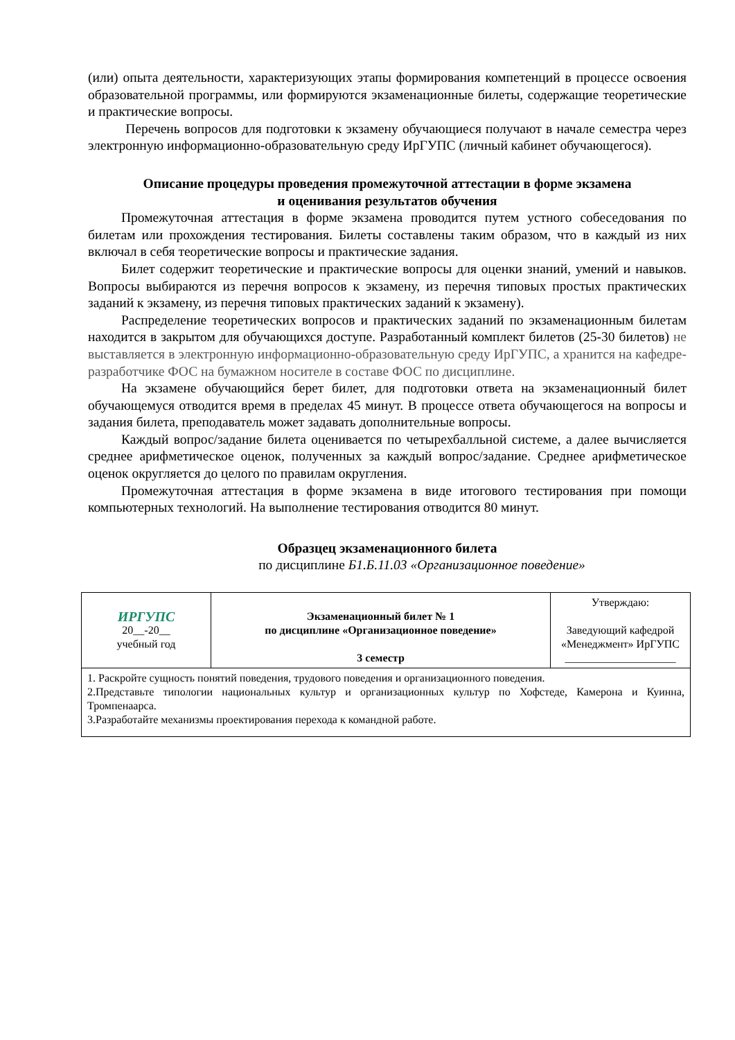(или) опыта деятельности, характеризующих этапы формирования компетенций в процессе освоения образовательной программы, или формируются экзаменационные билеты, содержащие теоретические и практические вопросы.
Перечень вопросов для подготовки к экзамену обучающиеся получают в начале семестра через электронную информационно-образовательную среду ИрГУПС (личный кабинет обучающегося).
Описание процедуры проведения промежуточной аттестации в форме экзамена
и оценивания результатов обучения
Промежуточная аттестация в форме экзамена проводится путем устного собеседования по билетам или прохождения тестирования. Билеты составлены таким образом, что в каждый из них включал в себя теоретические вопросы и практические задания.
Билет содержит теоретические и практические вопросы для оценки знаний, умений и навыков. Вопросы выбираются из перечня вопросов к экзамену, из перечня типовых простых практических заданий к экзамену, из перечня типовых практических заданий к экзамену).
Распределение теоретических вопросов и практических заданий по экзаменационным билетам находится в закрытом для обучающихся доступе. Разработанный комплект билетов (25-30 билетов) не выставляется в электронную информационно-образовательную среду Ир­ГУПС, а хранится на кафедре-разработчике ФОС на бумажном носителе в составе ФОС по дисциплине.
На экзамене обучающийся берет билет, для подготовки ответа на экзаменационный билет обучающемуся отводится время в пределах 45 минут. В процессе ответа обучающегося на вопросы и задания билета, преподаватель может задавать дополнительные вопросы.
Каждый вопрос/задание билета оценивается по четырехбалльной системе, а далее вычисляется среднее арифметическое оценок, полученных за каждый вопрос/задание. Среднее арифметическое оценок округляется до целого по правилам округления.
Промежуточная аттестация в форме экзамена в виде итогового тестирования при помощи компьютерных технологий. На выполнение тестирования отводится 80 минут.
Образцец экзаменационного билета
по дисциплине Б1.Б.11.03 «Организационное поведение»
| ИРГУПС 20__-20__ учебный год | Экзаменационный билет № 1 по дисциплине «Организационное поведение» 3 семестр | Утверждаю: Заведующий кафедрой «Менеджмент» ИрГУПС ____________________ |
| 1. Раскройте сущность понятий поведения, трудового поведения и организационного поведения. 2.Представьте типологии национальных культур и организационных культур по Хофстеде, Камерона и Куинна, Тромпенаарса. 3.Разработайте механизмы проектирования перехода к командной работе. | | |